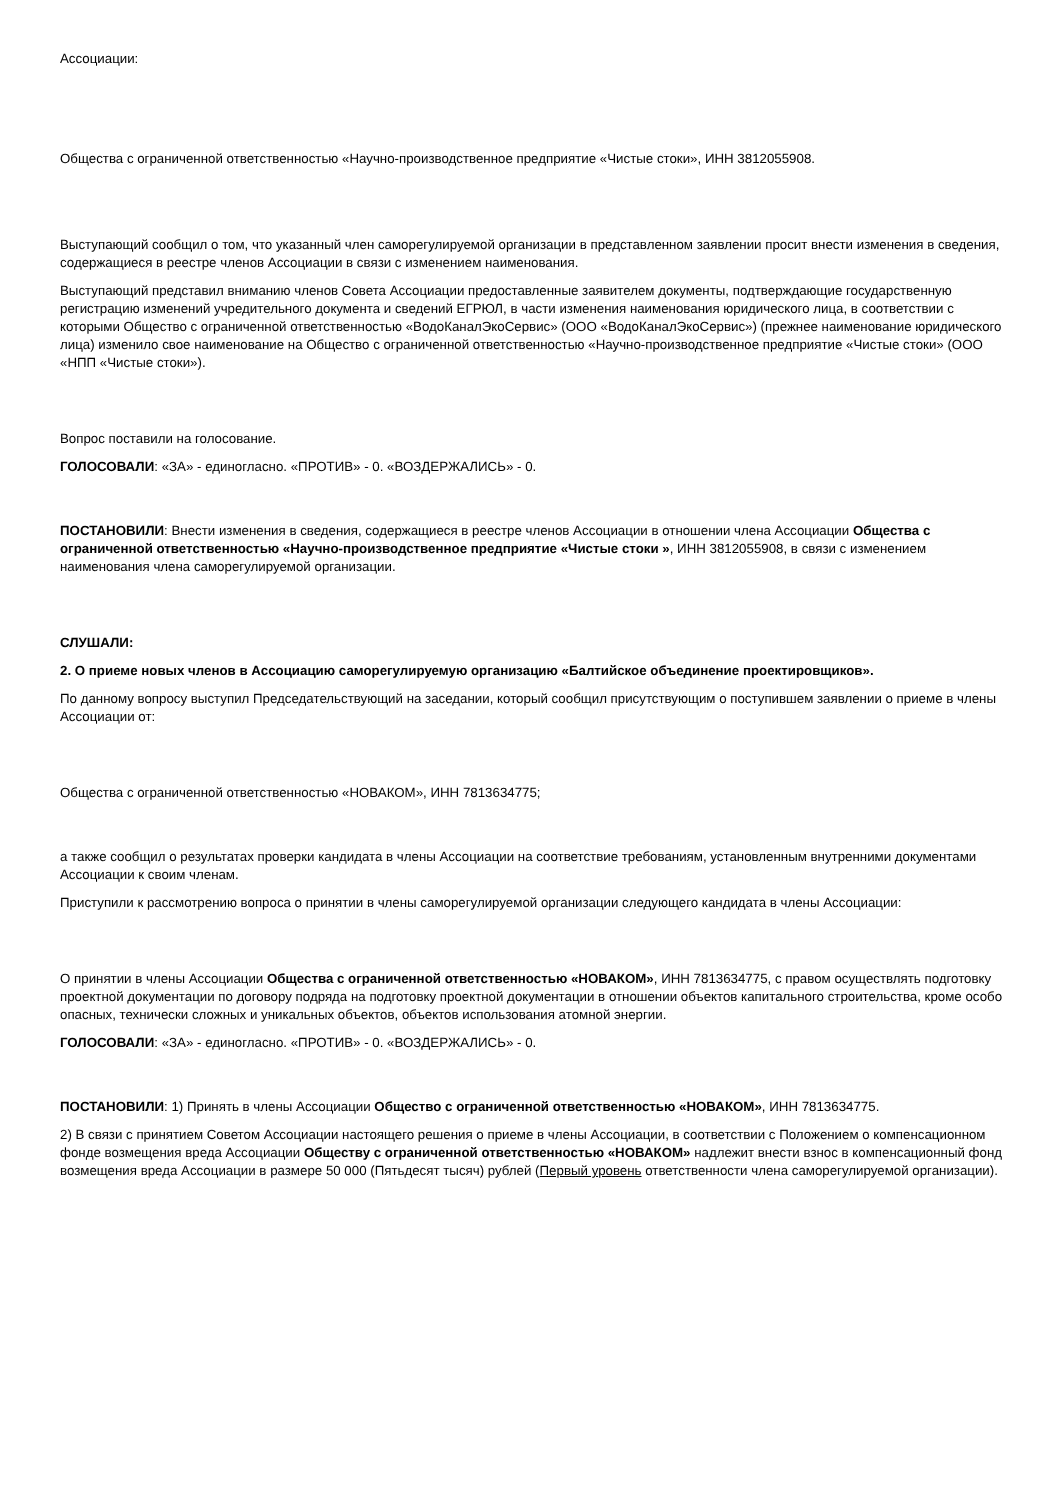Ассоциации:
Общества с ограниченной ответственностью «Научно-производственное предприятие «Чистые стоки», ИНН 3812055908.
Выступающий сообщил о том, что указанный член саморегулируемой организации в представленном заявлении просит внести изменения в сведения, содержащиеся в реестре членов Ассоциации в связи с изменением наименования.
Выступающий представил вниманию членов Совета Ассоциации предоставленные заявителем документы, подтверждающие государственную регистрацию изменений учредительного документа и сведений ЕГРЮЛ, в части изменения наименования юридического лица, в соответствии с которыми Общество с ограниченной ответственностью «ВодоКаналЭкоСервис» (ООО «ВодоКаналЭкоСервис») (прежнее наименование юридического лица) изменило свое наименование на Общество с ограниченной ответственностью «Научно-производственное предприятие «Чистые стоки» (ООО «НПП «Чистые стоки»).
Вопрос поставили на голосование.
ГОЛОСОВАЛИ: «ЗА» - единогласно. «ПРОТИВ» - 0. «ВОЗДЕРЖАЛИСЬ» - 0.
ПОСТАНОВИЛИ: Внести изменения в сведения, содержащиеся в реестре членов Ассоциации в отношении члена Ассоциации Общества с ограниченной ответственностью «Научно-производственное предприятие «Чистые стоки », ИНН 3812055908, в связи с изменением наименования члена саморегулируемой организации.
СЛУШАЛИ:
2. О приеме новых членов в Ассоциацию саморегулируемую организацию «Балтийское объединение проектировщиков».
По данному вопросу выступил Председательствующий на заседании, который сообщил присутствующим о поступившем заявлении о приеме в члены Ассоциации от:
Общества с ограниченной ответственностью «НОВАКОМ», ИНН 7813634775;
а также сообщил о результатах проверки кандидата в члены Ассоциации на соответствие требованиям, установленным внутренними документами Ассоциации к своим членам.
Приступили к рассмотрению вопроса о принятии в члены саморегулируемой организации следующего кандидата в члены Ассоциации:
О принятии в члены Ассоциации Общества с ограниченной ответственностью «НОВАКОМ», ИНН 7813634775, с правом осуществлять подготовку проектной документации по договору подряда на подготовку проектной документации в отношении объектов капитального строительства, кроме особо опасных, технически сложных и уникальных объектов, объектов использования атомной энергии.
ГОЛОСОВАЛИ: «ЗА» - единогласно. «ПРОТИВ» - 0. «ВОЗДЕРЖАЛИСЬ» - 0.
ПОСТАНОВИЛИ: 1) Принять в члены Ассоциации Общество с ограниченной ответственностью «НОВАКОМ», ИНН 7813634775.
2) В связи с принятием Советом Ассоциации настоящего решения о приеме в члены Ассоциации, в соответствии с Положением о компенсационном фонде возмещения вреда Ассоциации Обществу с ограниченной ответственностью «НОВАКОМ» надлежит внести взнос в компенсационный фонд возмещения вреда Ассоциации в размере 50 000 (Пятьдесят тысяч) рублей (Первый уровень ответственности члена саморегулируемой организации).